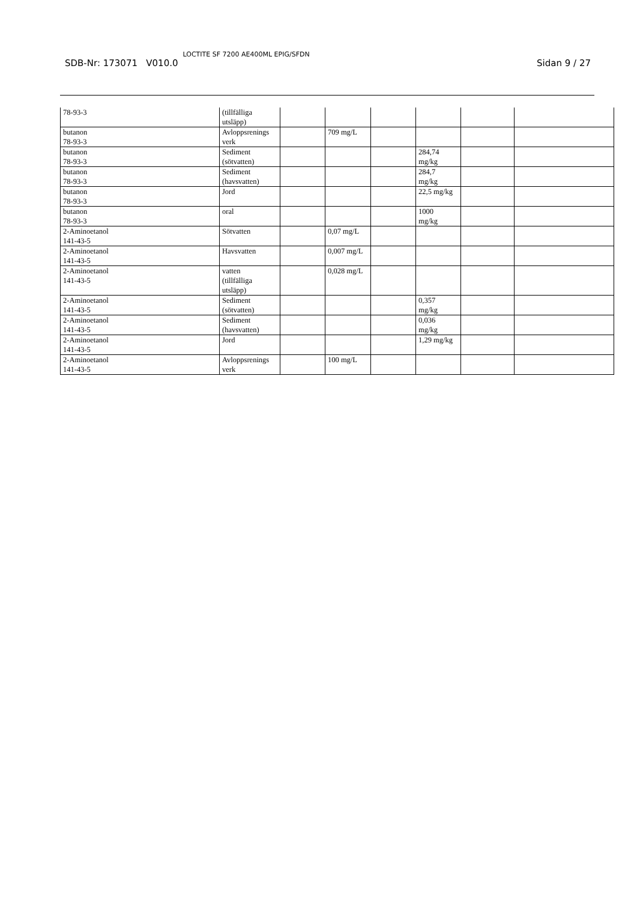SDB-Nr: 173071 V010.0 LOCTITE SF 7200 AE400ML EPIG/SFDN Sidan 9 / 27
| 78-93-3 | (tillfälliga utsläpp) | | | | | | |
| butanon 78-93-3 | Avloppsrenings verk | | 709 mg/L | | | | |
| butanon 78-93-3 | Sediment (sötvatten) | | | | 284,74 mg/kg | | |
| butanon 78-93-3 | Sediment (havsvatten) | | | | 284,7 mg/kg | | |
| butanon 78-93-3 | Jord | | | | 22,5 mg/kg | | |
| butanon 78-93-3 | oral | | | | 1000 mg/kg | | |
| 2-Aminoetanol 141-43-5 | Sötvatten | | 0,07 mg/L | | | | |
| 2-Aminoetanol 141-43-5 | Havsvatten | | 0,007 mg/L | | | | |
| 2-Aminoetanol 141-43-5 | vatten (tillfälliga utsläpp) | | 0,028 mg/L | | | | |
| 2-Aminoetanol 141-43-5 | Sediment (sötvatten) | | | | 0,357 mg/kg | | |
| 2-Aminoetanol 141-43-5 | Sediment (havsvatten) | | | | 0,036 mg/kg | | |
| 2-Aminoetanol 141-43-5 | Jord | | | | 1,29 mg/kg | | |
| 2-Aminoetanol 141-43-5 | Avloppsrenings verk | | 100 mg/L | | | | |